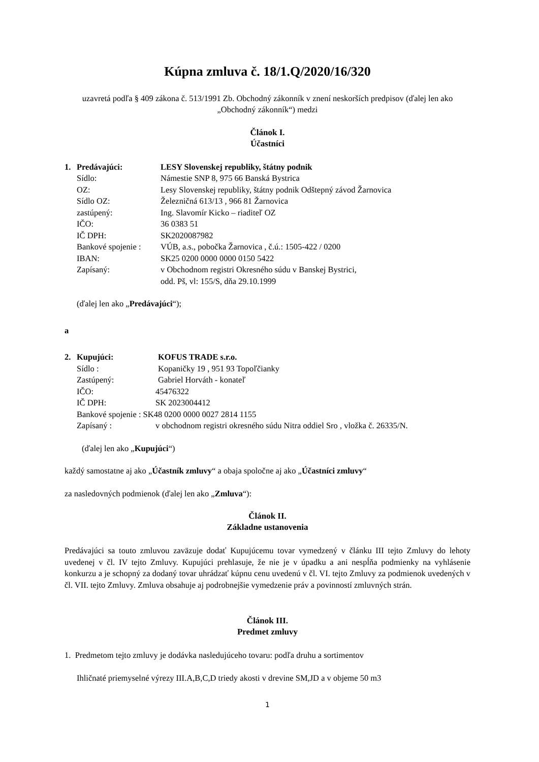Kúpna zmluva č. 18/1.Q/2020/16/320
uzavretá podľa § 409 zákona č. 513/1991 Zb. Obchodný zákonník v znení neskorších predpisov (ďalej len ako „Obchodný zákonník“) medzi
Článok I.
Účastníci
1. Predávajúci: LESY Slovenskej republiky, štátny podnik
Sídlo: Námestie SNP 8, 975 66 Banská Bystrica
OZ: Lesy Slovenskej republiky, štátny podnik Odštepný závod Žarnovica
Sídlo OZ: Železničná 613/13 , 966 81 Žarnovica
zastúpený: Ing. Slavomír Kicko – riaditeľ OZ
IČO: 36 0383 51
IČ DPH: SK2020087982
Bankové spojenie : VÚB, a.s., pobočka Žarnovica , č.ú.: 1505-422 / 0200
IBAN: SK25 0200 0000 0000 0150 5422
Zapísaný: v Obchodnom registri Okresného súdu v Banskej Bystrici,
odd. Pš, vl: 155/S, dňa 29.10.1999
(ďalej len ako „Predávajúci“);
a
2. Kupujúci: KOFUS TRADE s.r.o.
Sídlo : Kopaničky 19 , 951 93 Topoľčianky
Zastúpený: Gabriel Horváth - konateľ
IČO: 45476322
IČ DPH: SK 2023004412
Bankové spojenie : SK48 0200 0000 0027 2814 1155
Zapísaný : v obchodnom registri okresného súdu Nitra oddiel Sro , vložka č. 26335/N.
(ďalej len ako „Kupujúci“)
každý samostatne aj ako „Účastník zmluvy“ a obaja spoločne aj ako „Účastníci zmluvy“
za nasledovných podmienok (ďalej len ako „Zmluva“):
Článok II.
Základne ustanovenia
Predávajúci sa touto zmluvou zaväzuje dodať Kupujúcemu tovar vymedzený v článku III tejto Zmluvy do lehoty uvedenej v čl. IV tejto Zmluvy. Kupujúci prehlasuje, že nie je v úpadku a ani nespĺňa podmienky na vyhlásenie konkurzu a je schopný za dodaný tovar uhrádzať kúpnu cenu uvedenú v čl. VI. tejto Zmluvy za podmienok uvedených v čl. VII. tejto Zmluvy. Zmluva obsahuje aj podrobnejšie vymedzenie práv a povinností zmluvných strán.
Článok III.
Predmet zmluvy
1. Predmetom tejto zmluvy je dodávka nasledujúceho tovaru: podľa druhu a sortimentov
Ihličnaté priemyselné výrezy III.A,B,C,D triedy akosti v drevine SM,JD a v objeme 50 m3
1